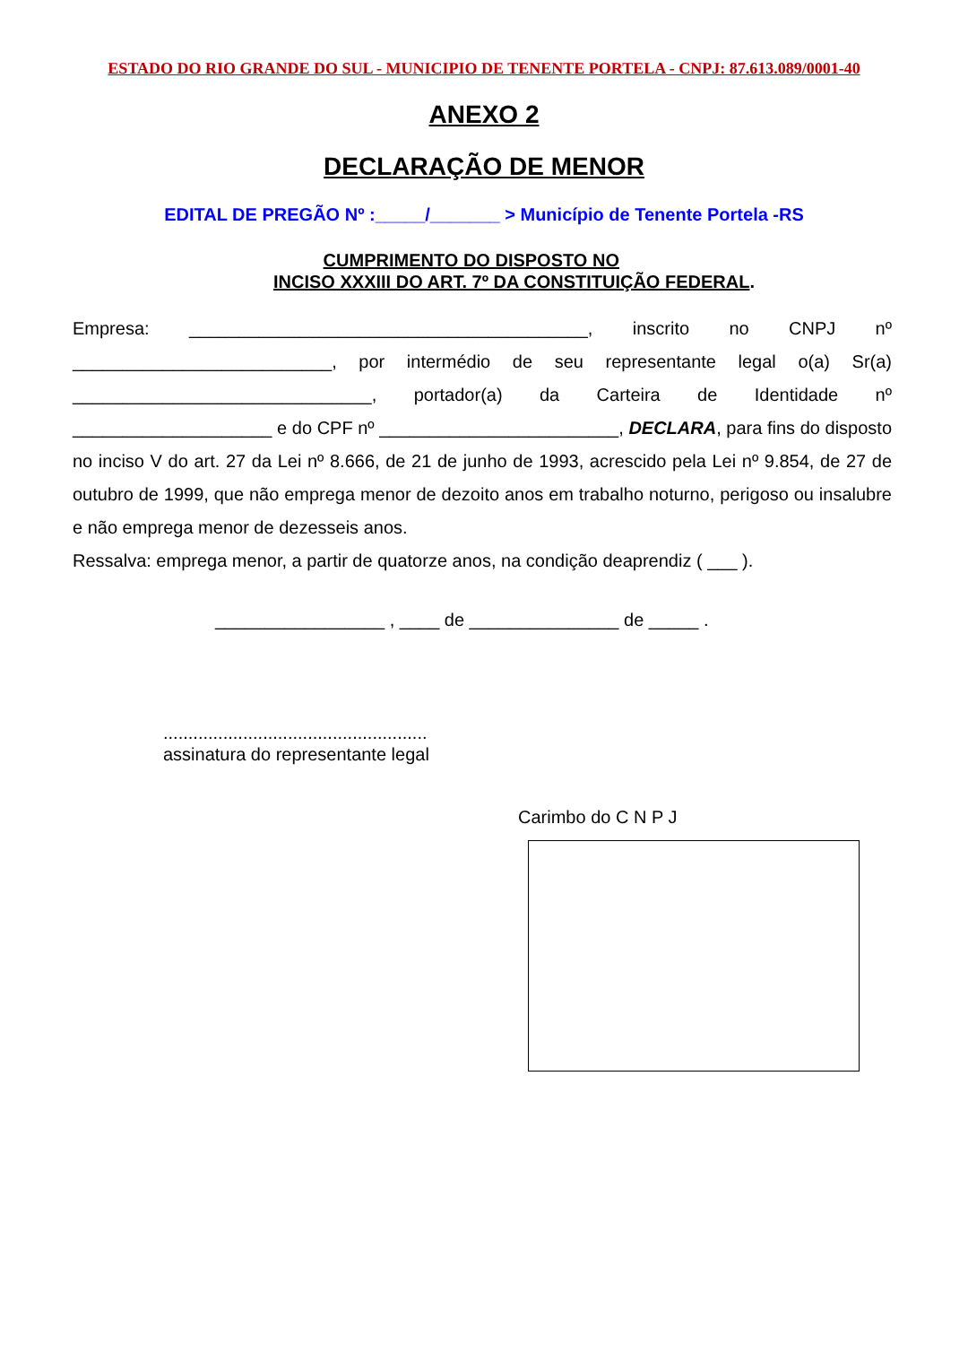ESTADO DO RIO GRANDE DO SUL - MUNICIPIO DE TENENTE PORTELA - CNPJ: 87.613.089/0001-40
ANEXO 2
DECLARAÇÃO DE MENOR
EDITAL DE PREGÃO Nº :_____/_______ > Município de Tenente Portela -RS
CUMPRIMENTO DO DISPOSTO NO
INCISO XXXIII DO ART. 7º DA CONSTITUIÇÃO FEDERAL.
Empresa: ________________________________________, inscrito no CNPJ nº __________________________, por intermédio de seu representante legal o(a) Sr(a) ______________________________, portador(a) da Carteira de Identidade nº ____________________ e do CPF nº ________________________, DECLARA, para fins do disposto no inciso V do art. 27 da Lei nº 8.666, de 21 de junho de 1993, acrescido pela Lei nº 9.854, de 27 de outubro de 1999, que não emprega menor de dezoito anos em trabalho noturno, perigoso ou insalubre e não emprega menor de dezesseis anos.
Ressalva: emprega menor, a partir de quatorze anos, na condição deaprendiz ( ___ ).
_________________ , ____ de _______________ de _____ .
.....................................................
assinatura do representante legal
Carimbo do C N P J